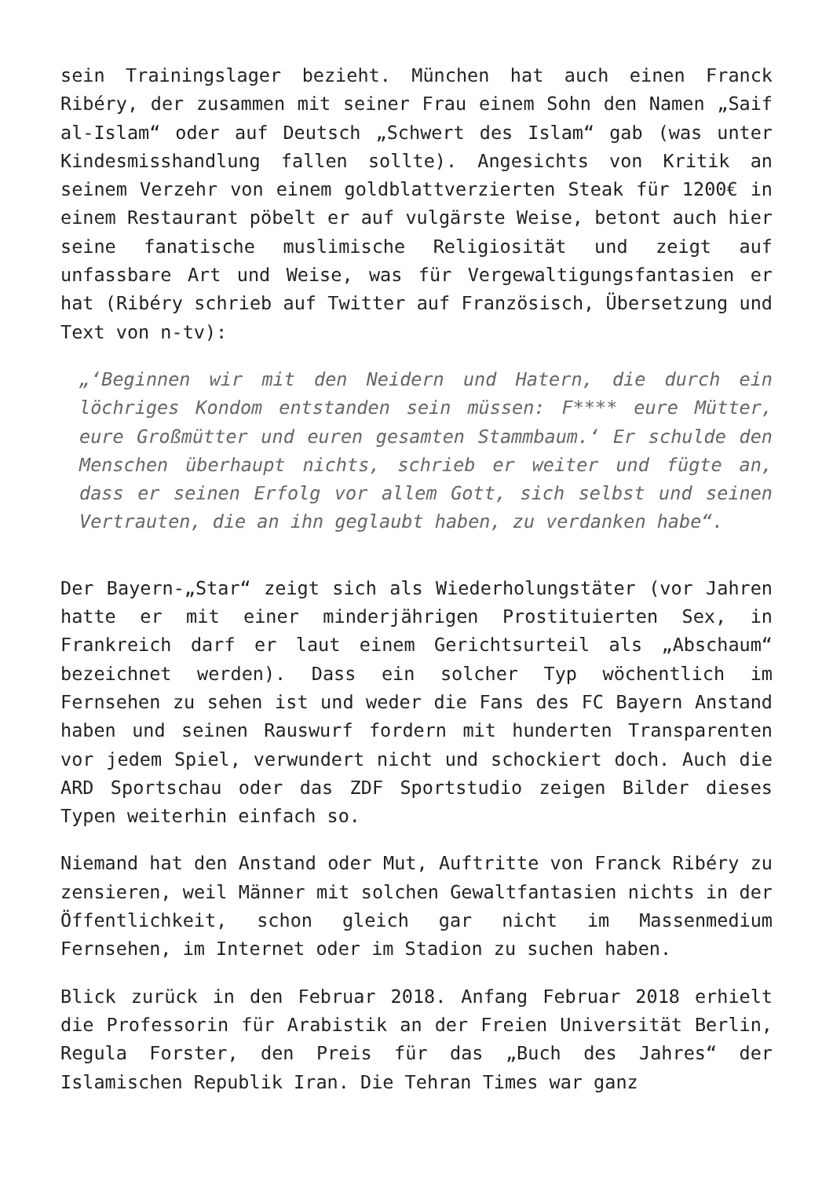sein Trainingslager bezieht. München hat auch einen Franck Ribéry, der zusammen mit seiner Frau einem Sohn den Namen „Saif al-Islam“ oder auf Deutsch „Schwert des Islam“ gab (was unter Kindesmisshandlung fallen sollte). Angesichts von Kritik an seinem Verzehr von einem goldblattverzierten Steak für 1200€ in einem Restaurant pöbelt er auf vulgärste Weise, betont auch hier seine fanatische muslimische Religiosität und zeigt auf unfassbare Art und Weise, was für Vergewaltigungsfantasien er hat (Ribéry schrieb auf Twitter auf Französisch, Übersetzung und Text von n-tv):
„‘Beginnen wir mit den Neidern und Hatern, die durch ein löchriges Kondom entstanden sein müssen: F**** eure Mütter, eure Großmütter und euren gesamten Stammbaum.‘ Er schulde den Menschen überhaupt nichts, schrieb er weiter und fügte an, dass er seinen Erfolg vor allem Gott, sich selbst und seinen Vertrauten, die an ihn geglaubt haben, zu verdanken habe“.
Der Bayern-„Star“ zeigt sich als Wiederholungstäter (vor Jahren hatte er mit einer minderjährigen Prostituierten Sex, in Frankreich darf er laut einem Gerichtsurteil als „Abschaum“ bezeichnet werden). Dass ein solcher Typ wöchentlich im Fernsehen zu sehen ist und weder die Fans des FC Bayern Anstand haben und seinen Rauswurf fordern mit hunderten Transparenten vor jedem Spiel, verwundert nicht und schockiert doch. Auch die ARD Sportschau oder das ZDF Sportstudio zeigen Bilder dieses Typen weiterhin einfach so.
Niemand hat den Anstand oder Mut, Auftritte von Franck Ribéry zu zensieren, weil Männer mit solchen Gewaltfantasien nichts in der Öffentlichkeit, schon gleich gar nicht im Massenmedium Fernsehen, im Internet oder im Stadion zu suchen haben.
Blick zurück in den Februar 2018. Anfang Februar 2018 erhielt die Professorin für Arabistik an der Freien Universität Berlin, Regula Forster, den Preis für das „Buch des Jahres“ der Islamischen Republik Iran. Die Tehran Times war ganz